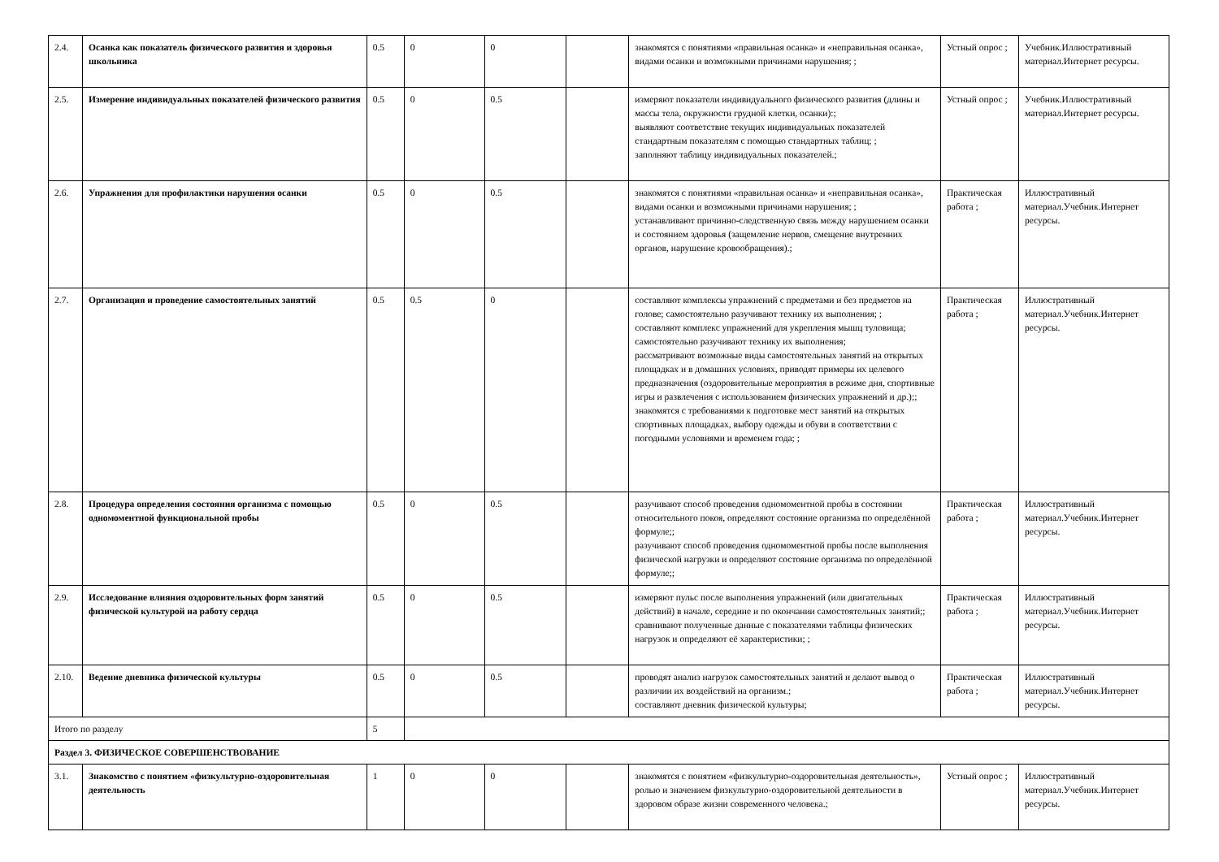| 2.4. | Осанка как показатель физического развития и здоровья школьника | 0.5 | 0 | 0 | | знакомятся с понятиями «правильная осанка» и «неправильная осанка», видами осанки и возможными причинами нарушения; ; | Устный опрос ; | Учебник.Иллюстративный материал.Интернет ресурсы. |
| 2.5. | Измерение индивидуальных показателей физического развития | 0.5 | 0 | 0.5 | | измеряют показатели индивидуального физического развития (длины и массы тела, окружности грудной клетки, осанки):; выявляют соответствие текущих индивидуальных показателей стандартным показателям с помощью стандартных таблиц; ; заполняют таблицу индивидуальных показателей.; | Устный опрос ; | Учебник.Иллюстративный материал.Интернет ресурсы. |
| 2.6. | Упражнения для профилактики нарушения осанки | 0.5 | 0 | 0.5 | | знакомятся с понятиями «правильная осанка» и «неправильная осанка», видами осанки и возможными причинами нарушения; ; устанавливают причинно-следственную связь между нарушением осанки и состоянием здоровья (защемление нервов, смещение внутренних органов, нарушение кровообращения).; | Практическая работа ; | Иллюстративный материал.Учебник.Интернет ресурсы. |
| 2.7. | Организация и проведение самостоятельных занятий | 0.5 | 0.5 | 0 | | составляют комплексы упражнений с предметами и без предметов на голове; самостоятельно разучивают технику их выполнения; ; составляют комплекс упражнений для укрепления мышц туловища; самостоятельно разучивают технику их выполнения; рассматривают возможные виды самостоятельных занятий на открытых площадках и в домашних условиях, приводят примеры их целевого предназначения (оздоровительные мероприятия в режиме дня, спортивные игры и развлечения с использованием физических упражнений и др.);; знакомятся с требованиями к подготовке мест занятий на открытых спортивных площадках, выбору одежды и обуви в соответствии с погодными условиями и временем года; ; | Практическая работа ; | Иллюстративный материал.Учебник.Интернет ресурсы. |
| 2.8. | Процедура определения состояния организма с помощью одномоментной функциональной пробы | 0.5 | 0 | 0.5 | | разучивают способ проведения одномоментной пробы в состоянии относительного покоя, определяют состояние организма по определённой формуле;; разучивают способ проведения одномоментной пробы после выполнения физической нагрузки и определяют состояние организма по определённой формуле;; | Практическая работа ; | Иллюстративный материал.Учебник.Интернет ресурсы. |
| 2.9. | Исследование влияния оздоровительных форм занятий физической культурой на работу сердца | 0.5 | 0 | 0.5 | | измеряют пульс после выполнения упражнений (или двигательных действий) в начале, середине и по окончании самостоятельных занятий;; сравнивают полученные данные с показателями таблицы физических нагрузок и определяют её характеристики; ; | Практическая работа ; | Иллюстративный материал.Учебник.Интернет ресурсы. |
| 2.10. | Ведение дневника физической культуры | 0.5 | 0 | 0.5 | | проводят анализ нагрузок самостоятельных занятий и делают вывод о различии их воздействий на организм.; составляют дневник физической культуры; | Практическая работа ; | Иллюстративный материал.Учебник.Интернет ресурсы. |
| Итого по разделу | | 5 | | | | | | |
| Раздел 3. ФИЗИЧЕСКОЕ СОВЕРШЕНСТВОВАНИЕ | | | | | | | | |
| 3.1. | Знакомство с понятием «физкультурно-оздоровительная деятельность | 1 | 0 | 0 | | знакомятся с понятием «физкультурно-оздоровительная деятельность», ролью и значением физкультурно-оздоровительной деятельности в здоровом образе жизни современного человека.; | Устный опрос ; | Иллюстративный материал.Учебник.Интернет ресурсы. |